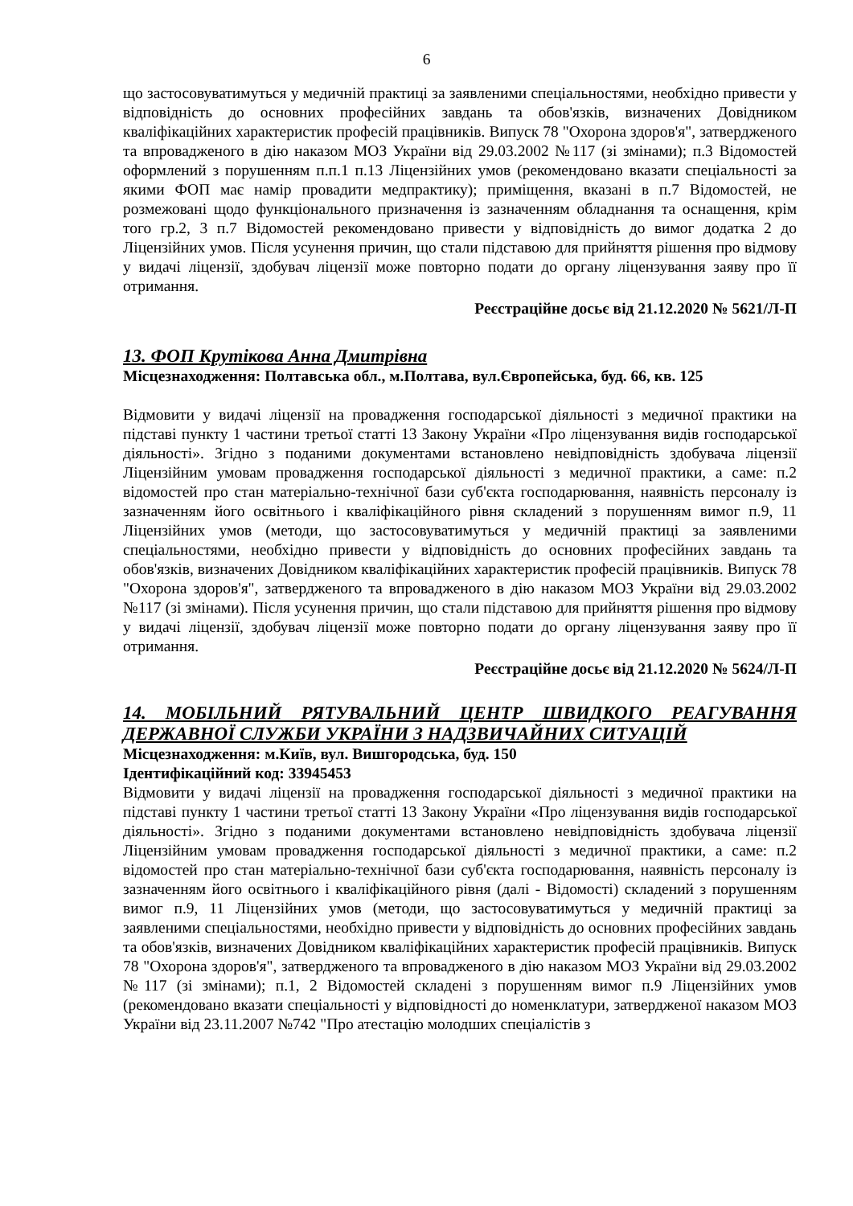6
що застосовуватимуться у медичній практиці за заявленими спеціальностями, необхідно привести у відповідність до основних професійних завдань та обов'язків, визначених Довідником кваліфікаційних характеристик професій працівників. Випуск 78 "Охорона здоров'я", затвердженого та впровадженого в дію наказом МОЗ України від 29.03.2002 №117 (зі змінами); п.3 Відомостей оформлений з порушенням п.п.1 п.13 Ліцензійних умов (рекомендовано вказати спеціальності за якими ФОП має намір провадити медпрактику); приміщення, вказані в п.7 Відомостей, не розмежовані щодо функціонального призначення із зазначенням обладнання та оснащення, крім того гр.2, 3 п.7 Відомостей рекомендовано привести у відповідність до вимог додатка 2 до Ліцензійних умов. Після усунення причин, що стали підставою для прийняття рішення про відмову у видачі ліцензії, здобувач ліцензії може повторно подати до органу ліцензування заяву про її отримання.
Реєстраційне досьє від 21.12.2020 № 5621/Л-П
13. ФОП Крутікова Анна Дмитрівна
Місцезнаходження: Полтавська обл., м.Полтава, вул.Європейська, буд. 66, кв. 125
Відмовити у видачі ліцензії на провадження господарської діяльності з медичної практики на підставі пункту 1 частини третьої статті 13 Закону України «Про ліцензування видів господарської діяльності». Згідно з поданими документами встановлено невідповідність здобувача ліцензії Ліцензійним умовам провадження господарської діяльності з медичної практики, а саме: п.2 відомостей про стан матеріально-технічної бази суб'єкта господарювання, наявність персоналу із зазначенням його освітнього і кваліфікаційного рівня складений з порушенням вимог п.9, 11 Ліцензійних умов (методи, що застосовуватимуться у медичній практиці за заявленими спеціальностями, необхідно привести у відповідність до основних професійних завдань та обов'язків, визначених Довідником кваліфікаційних характеристик професій працівників. Випуск 78 "Охорона здоров'я", затвердженого та впровадженого в дію наказом МОЗ України від 29.03.2002 №117 (зі змінами). Після усунення причин, що стали підставою для прийняття рішення про відмову у видачі ліцензії, здобувач ліцензії може повторно подати до органу ліцензування заяву про її отримання.
Реєстраційне досьє від 21.12.2020 № 5624/Л-П
14. МОБІЛЬНИЙ РЯТУВАЛЬНИЙ ЦЕНТР ШВИДКОГО РЕАГУВАННЯ ДЕРЖАВНОЇ СЛУЖБИ УКРАЇНИ З НАДЗВИЧАЙНИХ СИТУАЦІЙ
Місцезнаходження: м.Київ, вул. Вишгородська, буд. 150
Ідентифікаційний код: 33945453
Відмовити у видачі ліцензії на провадження господарської діяльності з медичної практики на підставі пункту 1 частини третьої статті 13 Закону України «Про ліцензування видів господарської діяльності». Згідно з поданими документами встановлено невідповідність здобувача ліцензії Ліцензійним умовам провадження господарської діяльності з медичної практики, а саме: п.2 відомостей про стан матеріально-технічної бази суб'єкта господарювання, наявність персоналу із зазначенням його освітнього і кваліфікаційного рівня (далі - Відомості) складений з порушенням вимог п.9, 11 Ліцензійних умов (методи, що застосовуватимуться у медичній практиці за заявленими спеціальностями, необхідно привести у відповідність до основних професійних завдань та обов'язків, визначених Довідником кваліфікаційних характеристик професій працівників. Випуск 78 "Охорона здоров'я", затвердженого та впровадженого в дію наказом МОЗ України від 29.03.2002 №117 (зі змінами); п.1, 2 Відомостей складені з порушенням вимог п.9 Ліцензійних умов (рекомендовано вказати спеціальності у відповідності до номенклатури, затвердженої наказом МОЗ України від 23.11.2007 №742 "Про атестацію молодших спеціалістів з